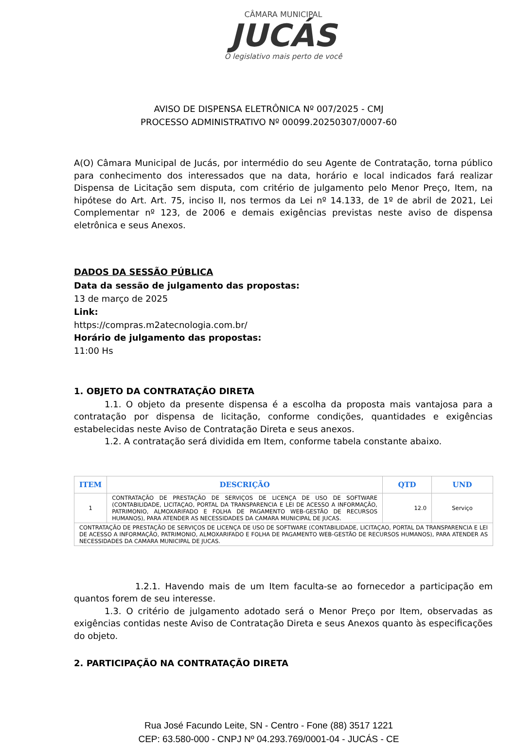CÂMARA MUNICIPAL
JUCÁS
O legislativo mais perto de você
AVISO DE DISPENSA ELETRÔNICA Nº 007/2025 - CMJ
PROCESSO ADMINISTRATIVO Nº 00099.20250307/0007-60
A(O) Câmara Municipal de Jucás, por intermédio do seu Agente de Contratação, torna público para conhecimento dos interessados que na data, horário e local indicados fará realizar Dispensa de Licitação sem disputa, com critério de julgamento pelo Menor Preço, Item, na hipótese do Art. Art. 75, inciso II, nos termos da Lei nº 14.133, de 1º de abril de 2021, Lei Complementar nº 123, de 2006 e demais exigências previstas neste aviso de dispensa eletrônica e seus Anexos.
DADOS DA SESSÃO PÚBLICA
Data da sessão de julgamento das propostas:
13 de março de 2025
Link:
https://compras.m2atecnologia.com.br/
Horário de julgamento das propostas:
11:00 Hs
1. OBJETO DA CONTRATAÇÃO DIRETA
1.1. O objeto da presente dispensa é a escolha da proposta mais vantajosa para a contratação por dispensa de licitação, conforme condições, quantidades e exigências estabelecidas neste Aviso de Contratação Direta e seus anexos.
1.2. A contratação será dividida em Item, conforme tabela constante abaixo.
| ITEM | DESCRIÇÃO | QTD | UND |
| --- | --- | --- | --- |
| 1 | CONTRATAÇÃO DE PRESTAÇÃO DE SERVIÇOS DE LICENÇA DE USO DE SOFTWARE (CONTABILIDADE, LICITAÇAO, PORTAL DA TRANSPARENCIA E LEI DE ACESSO A INFORMAÇÃO, PATRIMONIO, ALMOXARIFADO E FOLHA DE PAGAMENTO WEB-GESTÃO DE RECURSOS HUMANOS), PARA ATENDER AS NECESSIDADES DA CAMARA MUNICIPAL DE JUCAS. | 12.0 | Serviço |
| CONTRATAÇÃO DE PRESTAÇÃO DE SERVIÇOS DE LICENÇA DE USO DE SOFTWARE (CONTABILIDADE, LICITAÇAO, PORTAL DA TRANSPARENCIA E LEI DE ACESSO A INFORMAÇÃO, PATRIMONIO, ALMOXARIFADO E FOLHA DE PAGAMENTO WEB-GESTÃO DE RECURSOS HUMANOS), PARA ATENDER AS NECESSIDADES DA CAMARA MUNICIPAL DE JUCAS. | | | |
1.2.1. Havendo mais de um Item faculta-se ao fornecedor a participação em quantos forem de seu interesse.
1.3. O critério de julgamento adotado será o Menor Preço por Item, observadas as exigências contidas neste Aviso de Contratação Direta e seus Anexos quanto às especificações do objeto.
2. PARTICIPAÇÃO NA CONTRATAÇÃO DIRETA
Rua José Facundo Leite, SN - Centro - Fone (88) 3517 1221
CEP: 63.580-000 - CNPJ Nº 04.293.769/0001-04 - JUCÁS - CE